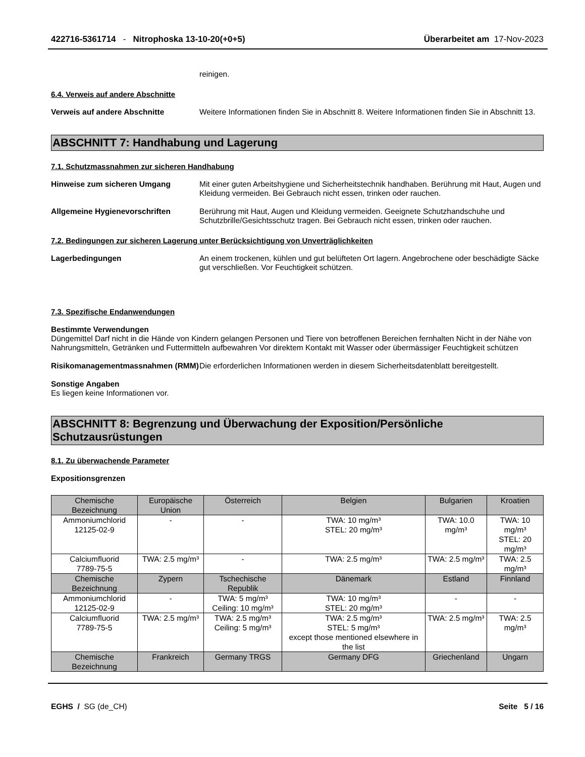422716-5361714 - Nitrophoska 13-10-20(+0+5) Überarbeitet am 17-Nov-2023
reinigen.
6.4. Verweis auf andere Abschnitte
Verweis auf andere Abschnitte Weitere Informationen finden Sie in Abschnitt 8. Weitere Informationen finden Sie in Abschnitt 13.
ABSCHNITT 7: Handhabung und Lagerung
7.1. Schutzmassnahmen zur sicheren Handhabung
Hinweise zum sicheren Umgang Mit einer guten Arbeitshygiene und Sicherheitstechnik handhaben. Berührung mit Haut, Augen und Kleidung vermeiden. Bei Gebrauch nicht essen, trinken oder rauchen.
Allgemeine Hygienevorschriften Berührung mit Haut, Augen und Kleidung vermeiden. Geeignete Schutzhandschuhe und Schutzbrille/Gesichtsschutz tragen. Bei Gebrauch nicht essen, trinken oder rauchen.
7.2. Bedingungen zur sicheren Lagerung unter Berücksichtigung von Unverträglichkeiten
Lagerbedingungen An einem trockenen, kühlen und gut belüfteten Ort lagern. Angebrochene oder beschädigte Säcke gut verschließen. Vor Feuchtigkeit schützen.
7.3. Spezifische Endanwendungen
Bestimmte Verwendungen
Düngemittel Darf nicht in die Hände von Kindern gelangen Personen und Tiere von betroffenen Bereichen fernhalten Nicht in der Nähe von Nahrungsmitteln, Getränken und Futtermitteln aufbewahren Vor direktem Kontakt mit Wasser oder übermässiger Feuchtigkeit schützen
Risikomanagementmassnahmen (RMM)
Die erforderlichen Informationen werden in diesem Sicherheitsdatenblatt bereitgestellt.
Sonstige Angaben
Es liegen keine Informationen vor.
ABSCHNITT 8: Begrenzung und Überwachung der Exposition/Persönliche Schutzausrüstungen
8.1. Zu überwachende Parameter
Expositionsgrenzen
| Chemische Bezeichnung | Europäische Union | Österreich | Belgien | Bulgarien | Kroatien |
| --- | --- | --- | --- | --- | --- |
| Ammoniumchlorid 12125-02-9 | - | - | TWA: 10 mg/m³ STEL: 20 mg/m³ | TWA: 10.0 mg/m³ | TWA: 10 mg/m³ STEL: 20 mg/m³ |
| Calciumfluorid 7789-75-5 | TWA: 2.5 mg/m³ | - | TWA: 2.5 mg/m³ | TWA: 2.5 mg/m³ | TWA: 2.5 mg/m³ |
| Chemische Bezeichnung | Zypern | Tschechische Republik | Dänemark | Estland | Finnland |
| Ammoniumchlorid 12125-02-9 | - | TWA: 5 mg/m³ Ceiling: 10 mg/m³ | TWA: 10 mg/m³ STEL: 20 mg/m³ | - | - |
| Calciumfluorid 7789-75-5 | TWA: 2.5 mg/m³ | TWA: 2.5 mg/m³ Ceiling: 5 mg/m³ | TWA: 2.5 mg/m³ STEL: 5 mg/m³ except those mentioned elsewhere in the list | TWA: 2.5 mg/m³ | TWA: 2.5 mg/m³ |
| Chemische Bezeichnung | Frankreich | Germany TRGS | Germany DFG | Griechenland | Ungarn |
EGHS / SG (de_CH) Seite 5 / 16